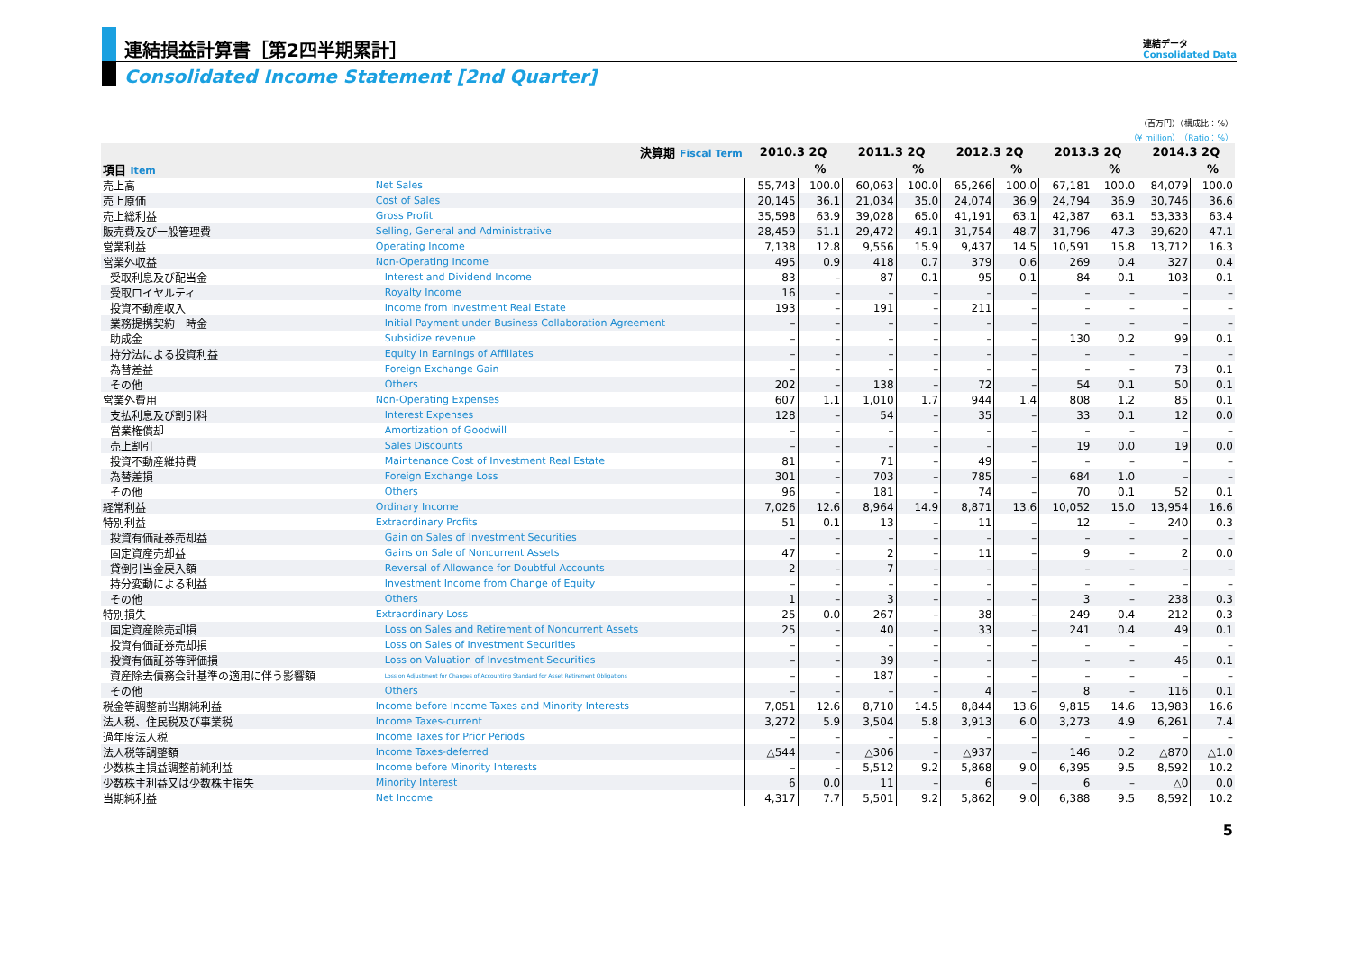連結損益計算書［第2四半期累計］
Consolidated Income Statement [2nd Quarter]
連結データ
Consolidated Data
（百万円）（構成比：%）
（¥ million）（Ratio：%）
| 決算期 Fiscal Term | | 2010.3 2Q | | 2011.3 2Q | | 2012.3 2Q | | 2013.3 2Q | | 2014.3 2Q | |
| --- | --- | --- | --- | --- | --- | --- | --- | --- | --- | --- | --- |
| 項目 Item | | | % | | % | | % | | % | | % |
| 売上高 | Net Sales | 55,743 | 100.0 | 60,063 | 100.0 | 65,266 | 100.0 | 67,181 | 100.0 | 84,079 | 100.0 |
| 売上原価 | Cost of Sales | 20,145 | 36.1 | 21,034 | 35.0 | 24,074 | 36.9 | 24,794 | 36.9 | 30,746 | 36.6 |
| 売上総利益 | Gross Profit | 35,598 | 63.9 | 39,028 | 65.0 | 41,191 | 63.1 | 42,387 | 63.1 | 53,333 | 63.4 |
| 販売費及び一般管理費 | Selling, General and Administrative | 28,459 | 51.1 | 29,472 | 49.1 | 31,754 | 48.7 | 31,796 | 47.3 | 39,620 | 47.1 |
| 営業利益 | Operating Income | 7,138 | 12.8 | 9,556 | 15.9 | 9,437 | 14.5 | 10,591 | 15.8 | 13,712 | 16.3 |
| 営業外収益 | Non-Operating Income | 495 | 0.9 | 418 | 0.7 | 379 | 0.6 | 269 | 0.4 | 327 | 0.4 |
| 受取利息及び配当金 | Interest and Dividend Income | 83 | – | 87 | 0.1 | 95 | 0.1 | 84 | 0.1 | 103 | 0.1 |
| 受取ロイヤルティ | Royalty Income | 16 | – | – | – | – | – | – | – | – | – |
| 投資不動産収入 | Income from Investment Real Estate | 193 | – | 191 | – | 211 | – | – | – | – | – |
| 業務提携契約一時金 | Initial Payment under Business Collaboration Agreement | – | – | – | – | – | – | – | – | – | – |
| 助成金 | Subsidize revenue | – | – | – | – | – | – | 130 | 0.2 | 99 | 0.1 |
| 持分法による投資利益 | Equity in Earnings of Affiliates | – | – | – | – | – | – | – | – | – | – |
| 為替差益 | Foreign Exchange Gain | – | – | – | – | – | – | – | – | 73 | 0.1 |
| その他 | Others | 202 | – | 138 | – | 72 | – | 54 | 0.1 | 50 | 0.1 |
| 営業外費用 | Non-Operating Expenses | 607 | 1.1 | 1,010 | 1.7 | 944 | 1.4 | 808 | 1.2 | 85 | 0.1 |
| 支払利息及び割引料 | Interest Expenses | 128 | – | 54 | – | 35 | – | 33 | 0.1 | 12 | 0.0 |
| 営業権償却 | Amortization of Goodwill | – | – | – | – | – | – | – | – | – | – |
| 売上割引 | Sales Discounts | – | – | – | – | – | – | 19 | 0.0 | 19 | 0.0 |
| 投資不動産維持費 | Maintenance Cost of Investment Real Estate | 81 | – | 71 | – | 49 | – | – | – | – | – |
| 為替差損 | Foreign Exchange Loss | 301 | – | 703 | – | 785 | – | 684 | 1.0 | – | – |
| その他 | Others | 96 | – | 181 | – | 74 | – | 70 | 0.1 | 52 | 0.1 |
| 経常利益 | Ordinary Income | 7,026 | 12.6 | 8,964 | 14.9 | 8,871 | 13.6 | 10,052 | 15.0 | 13,954 | 16.6 |
| 特別利益 | Extraordinary Profits | 51 | 0.1 | 13 | – | 11 | – | 12 | – | 240 | 0.3 |
| 投資有価証券売却益 | Gain on Sales of Investment Securities | – | – | – | – | – | – | – | – | – | – |
| 固定資産売却益 | Gains on Sale of Noncurrent Assets | 47 | – | 2 | – | 11 | – | 9 | – | 2 | 0.0 |
| 貸倒引当金戻入額 | Reversal of Allowance for Doubtful Accounts | 2 | – | 7 | – | – | – | – | – | – | – |
| 持分変動による利益 | Investment Income from Change of Equity | – | – | – | – | – | – | – | – | – | – |
| その他 | Others | 1 | – | 3 | – | – | – | 3 | – | 238 | 0.3 |
| 特別損失 | Extraordinary Loss | 25 | 0.0 | 267 | – | 38 | – | 249 | 0.4 | 212 | 0.3 |
| 固定資産除売却損 | Loss on Sales and Retirement of Noncurrent Assets | 25 | – | 40 | – | 33 | – | 241 | 0.4 | 49 | 0.1 |
| 投資有価証券売却損 | Loss on Sales of Investment Securities | – | – | – | – | – | – | – | – | – | – |
| 投資有価証券等評価損 | Loss on Valuation of Investment Securities | – | – | 39 | – | – | – | – | – | 46 | 0.1 |
| 資産除去債務会計基準の適用に伴う影響額 | Loss on Adjustment for Changes of Accounting Standard for Asset Retirement Obligations | – | – | 187 | – | – | – | – | – | – | – |
| その他 | Others | – | – | – | – | 4 | – | 8 | – | 116 | 0.1 |
| 税金等調整前当期純利益 | Income before Income Taxes and Minority Interests | 7,051 | 12.6 | 8,710 | 14.5 | 8,844 | 13.6 | 9,815 | 14.6 | 13,983 | 16.6 |
| 法人税、住民税及び事業税 | Income Taxes-current | 3,272 | 5.9 | 3,504 | 5.8 | 3,913 | 6.0 | 3,273 | 4.9 | 6,261 | 7.4 |
| 過年度法人税 | Income Taxes for Prior Periods | – | – | – | – | – | – | – | – | – | – |
| 法人税等調整額 | Income Taxes-deferred | △544 | – | △306 | – | △937 | – | 146 | 0.2 | △870 | △1.0 |
| 少数株主損益調整前純利益 | Income before Minority Interests | – | – | 5,512 | 9.2 | 5,868 | 9.0 | 6,395 | 9.5 | 8,592 | 10.2 |
| 少数株主利益又は少数株主損失 | Minority Interest | 6 | 0.0 | 11 | – | 6 | – | 6 | – | △0 | 0.0 |
| 当期純利益 | Net Income | 4,317 | 7.7 | 5,501 | 9.2 | 5,862 | 9.0 | 6,388 | 9.5 | 8,592 | 10.2 |
5